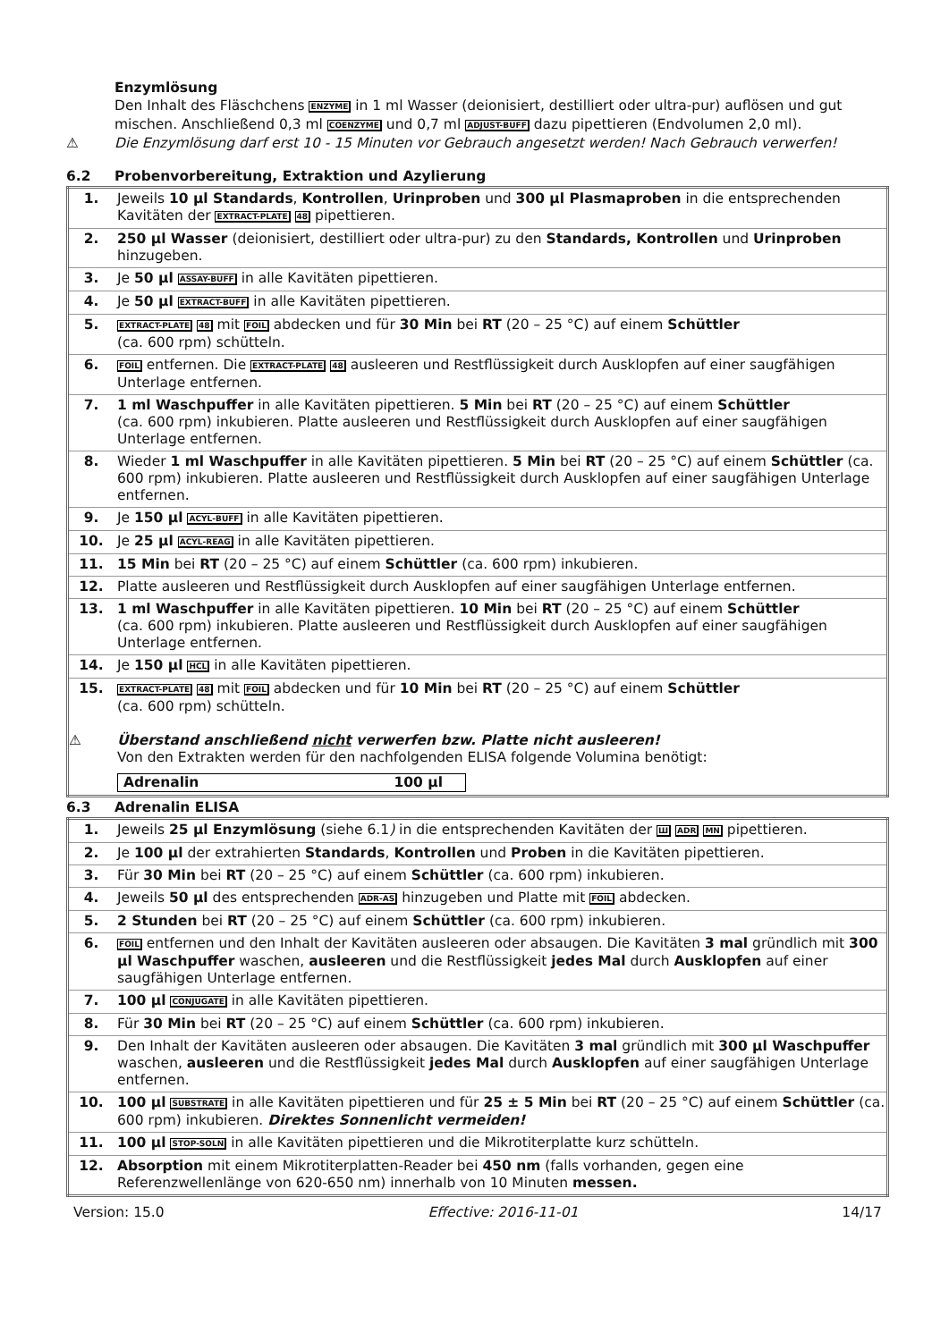Enzymlösung
Den Inhalt des Fläschchens ENZYME in 1 ml Wasser (deionisiert, destilliert oder ultra-pur) auflösen und gut mischen. Anschließend 0,3 ml COENZYME und 0,7 ml ADJUST-BUFF dazu pipettieren (Endvolumen 2,0 ml).
⚠ Die Enzymlösung darf erst 10 - 15 Minuten vor Gebrauch angesetzt werden! Nach Gebrauch verwerfen!
6.2 Probenvorbereitung, Extraktion und Azylierung
| 1. | Jeweils 10 µl Standards , Kontrollen , Urinproben und 300 µl Plasmaproben in die entsprechenden Kavitäten der EXTRACT-PLATE 48 pipettieren. |
| 2. | 250 µl Wasser (deionisiert, destilliert oder ultra-pur) zu den Standards, Kontrollen und Urinproben hinzugeben. |
| 3. | Je 50 µl ASSAY-BUFF in alle Kavitäten pipettieren. |
| 4. | Je 50 µl EXTRACT-BUFF in alle Kavitäten pipettieren. |
| 5. | EXTRACT-PLATE 48 mit FOIL abdecken und für 30 Min bei RT (20 – 25 °C) auf einem Schüttler (ca. 600 rpm) schütteln. |
| 6. | FOIL entfernen. Die EXTRACT-PLATE 48 ausleeren und Restflüssigkeit durch Ausklopfen auf einer saugfähigen Unterlage entfernen. |
| 7. | 1 ml Waschpuffer in alle Kavitäten pipettieren. 5 Min bei RT (20 – 25 °C) auf einem Schüttler (ca. 600 rpm) inkubieren. Platte ausleeren und Restflüssigkeit durch Ausklopfen auf einer saugfähigen Unterlage entfernen. |
| 8. | Wieder 1 ml Waschpuffer in alle Kavitäten pipettieren. 5 Min bei RT (20 – 25 °C) auf einem Schüttler (ca. 600 rpm) inkubieren. Platte ausleeren und Restflüssigkeit durch Ausklopfen auf einer saugfähigen Unterlage entfernen. |
| 9. | Je 150 µl ACYL-BUFF in alle Kavitäten pipettieren. |
| 10. | Je 25 µl ACYL-REAG in alle Kavitäten pipettieren. |
| 11. | 15 Min bei RT (20 – 25 °C) auf einem Schüttler (ca. 600 rpm) inkubieren. |
| 12. | Platte ausleeren und Restflüssigkeit durch Ausklopfen auf einer saugfähigen Unterlage entfernen. |
| 13. | 1 ml Waschpuffer in alle Kavitäten pipettieren. 10 Min bei RT (20 – 25 °C) auf einem Schüttler (ca. 600 rpm) inkubieren. Platte ausleeren und Restflüssigkeit durch Ausklopfen auf einer saugfähigen Unterlage entfernen. |
| 14. | Je 150 µl HCL in alle Kavitäten pipettieren. |
| 15. | EXTRACT-PLATE 48 mit FOIL abdecken und für 10 Min bei RT (20 – 25 °C) auf einem Schüttler (ca. 600 rpm) schütteln. ⚠ Überstand anschließend nicht verwerfen bzw. Platte nicht ausleeren! Von den Extrakten werden für den nachfolgenden ELISA folgende Volumina benötigt: Adrenalin 100 µl |
6.3 Adrenalin ELISA
| 1. | Jeweils 25 µl Enzymlösung (siehe 6.1 ) in die entsprechenden Kavitäten der Ш ADR MN pipettieren. |
| 2. | Je 100 µl der extrahierten Standards , Kontrollen und Proben in die Kavitäten pipettieren. |
| 3. | Für 30 Min bei RT (20 – 25 °C) auf einem Schüttler (ca. 600 rpm) inkubieren. |
| 4. | Jeweils 50 µl des entsprechenden ADR-AS hinzugeben und Platte mit FOIL abdecken. |
| 5. | 2 Stunden bei RT (20 – 25 °C) auf einem Schüttler (ca. 600 rpm) inkubieren. |
| 6. | FOIL entfernen und den Inhalt der Kavitäten ausleeren oder absaugen. Die Kavitäten 3 mal gründlich mit 300 µl Waschpuffer waschen, ausleeren und die Restflüssigkeit jedes Mal durch Ausklopfen auf einer saugfähigen Unterlage entfernen. |
| 7. | 100 µl CONJUGATE in alle Kavitäten pipettieren. |
| 8. | Für 30 Min bei RT (20 – 25 °C) auf einem Schüttler (ca. 600 rpm) inkubieren. |
| 9. | Den Inhalt der Kavitäten ausleeren oder absaugen. Die Kavitäten 3 mal gründlich mit 300 µl Waschpuffer waschen, ausleeren und die Restflüssigkeit jedes Mal durch Ausklopfen auf einer saugfähigen Unterlage entfernen. |
| 10. | 100 µl SUBSTRATE in alle Kavitäten pipettieren und für 25 ± 5 Min bei RT (20 – 25 °C) auf einem Schüttler (ca. 600 rpm) inkubieren. Direktes Sonnenlicht vermeiden! |
| 11. | 100 µl STOP-SOLN in alle Kavitäten pipettieren und die Mikrotiterplatte kurz schütteln. |
| 12. | Absorption mit einem Mikrotiterplatten-Reader bei 450 nm (falls vorhanden, gegen eine Referenzwellenlänge von 620-650 nm) innerhalb von 10 Minuten messen. |
Version: 15.0 Effective: 2016-11-01 14/17